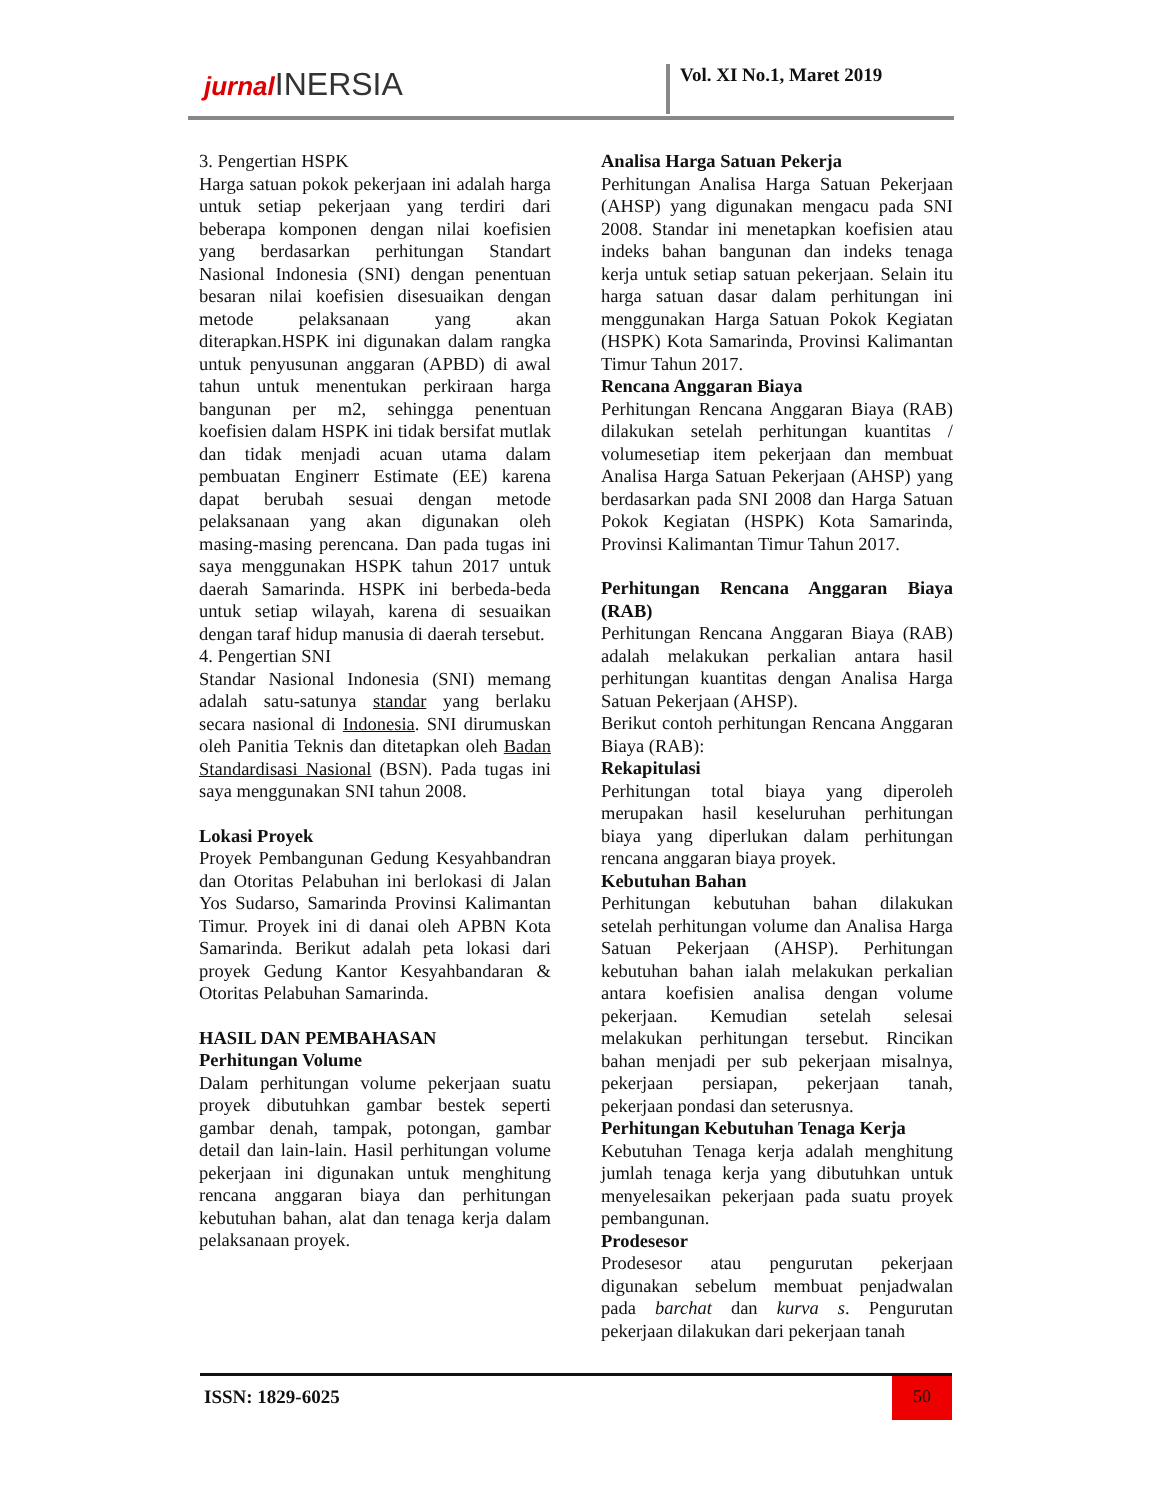jurnal INERSIA Vol. XI No.1, Maret 2019
3. Pengertian HSPK
Harga satuan pokok pekerjaan ini adalah harga untuk setiap pekerjaan yang terdiri dari beberapa komponen dengan nilai koefisien yang berdasarkan perhitungan Standart Nasional Indonesia (SNI) dengan penentuan besaran nilai koefisien disesuaikan dengan metode pelaksanaan yang akan diterapkan.HSPK ini digunakan dalam rangka untuk penyusunan anggaran (APBD) di awal tahun untuk menentukan perkiraan harga bangunan per m2, sehingga penentuan koefisien dalam HSPK ini tidak bersifat mutlak dan tidak menjadi acuan utama dalam pembuatan Enginerr Estimate (EE) karena dapat berubah sesuai dengan metode pelaksanaan yang akan digunakan oleh masing-masing perencana. Dan pada tugas ini saya menggunakan HSPK tahun 2017 untuk daerah Samarinda. HSPK ini berbeda-beda untuk setiap wilayah, karena di sesuaikan dengan taraf hidup manusia di daerah tersebut.
4. Pengertian SNI
Standar Nasional Indonesia (SNI) memang adalah satu-satunya standar yang berlaku secara nasional di Indonesia. SNI dirumuskan oleh Panitia Teknis dan ditetapkan oleh Badan Standardisasi Nasional (BSN). Pada tugas ini saya menggunakan SNI tahun 2008.
Lokasi Proyek
Proyek Pembangunan Gedung Kesyahbandran dan Otoritas Pelabuhan ini berlokasi di Jalan Yos Sudarso, Samarinda Provinsi Kalimantan Timur. Proyek ini di danai oleh APBN Kota Samarinda. Berikut adalah peta lokasi dari proyek Gedung Kantor Kesyahbandaran & Otoritas Pelabuhan Samarinda.
HASIL DAN PEMBAHASAN
Perhitungan Volume
Dalam perhitungan volume pekerjaan suatu proyek dibutuhkan gambar bestek seperti gambar denah, tampak, potongan, gambar detail dan lain-lain. Hasil perhitungan volume pekerjaan ini digunakan untuk menghitung rencana anggaran biaya dan perhitungan kebutuhan bahan, alat dan tenaga kerja dalam pelaksanaan proyek.
Analisa Harga Satuan Pekerja
Perhitungan Analisa Harga Satuan Pekerjaan (AHSP) yang digunakan mengacu pada SNI 2008. Standar ini menetapkan koefisien atau indeks bahan bangunan dan indeks tenaga kerja untuk setiap satuan pekerjaan. Selain itu harga satuan dasar dalam perhitungan ini menggunakan Harga Satuan Pokok Kegiatan (HSPK) Kota Samarinda, Provinsi Kalimantan Timur Tahun 2017.
Rencana Anggaran Biaya
Perhitungan Rencana Anggaran Biaya (RAB) dilakukan setelah perhitungan kuantitas / volumesetiap item pekerjaan dan membuat Analisa Harga Satuan Pekerjaan (AHSP) yang berdasarkan pada SNI 2008 dan Harga Satuan Pokok Kegiatan (HSPK) Kota Samarinda, Provinsi Kalimantan Timur Tahun 2017.
Perhitungan Rencana Anggaran Biaya (RAB)
Perhitungan Rencana Anggaran Biaya (RAB) adalah melakukan perkalian antara hasil perhitungan kuantitas dengan Analisa Harga Satuan Pekerjaan (AHSP).
Berikut contoh perhitungan Rencana Anggaran Biaya (RAB):
Rekapitulasi
Perhitungan total biaya yang diperoleh merupakan hasil keseluruhan perhitungan biaya yang diperlukan dalam perhitungan rencana anggaran biaya proyek.
Kebutuhan Bahan
Perhitungan kebutuhan bahan dilakukan setelah perhitungan volume dan Analisa Harga Satuan Pekerjaan (AHSP). Perhitungan kebutuhan bahan ialah melakukan perkalian antara koefisien analisa dengan volume pekerjaan. Kemudian setelah selesai melakukan perhitungan tersebut. Rincikan bahan menjadi per sub pekerjaan misalnya, pekerjaan persiapan, pekerjaan tanah, pekerjaan pondasi dan seterusnya.
Perhitungan Kebutuhan Tenaga Kerja
Kebutuhan Tenaga kerja adalah menghitung jumlah tenaga kerja yang dibutuhkan untuk menyelesaikan pekerjaan pada suatu proyek pembangunan.
Prodesesor
Prodesesor atau pengurutan pekerjaan digunakan sebelum membuat penjadwalan pada barchat dan kurva s. Pengurutan pekerjaan dilakukan dari pekerjaan tanah
ISSN: 1829-6025 50